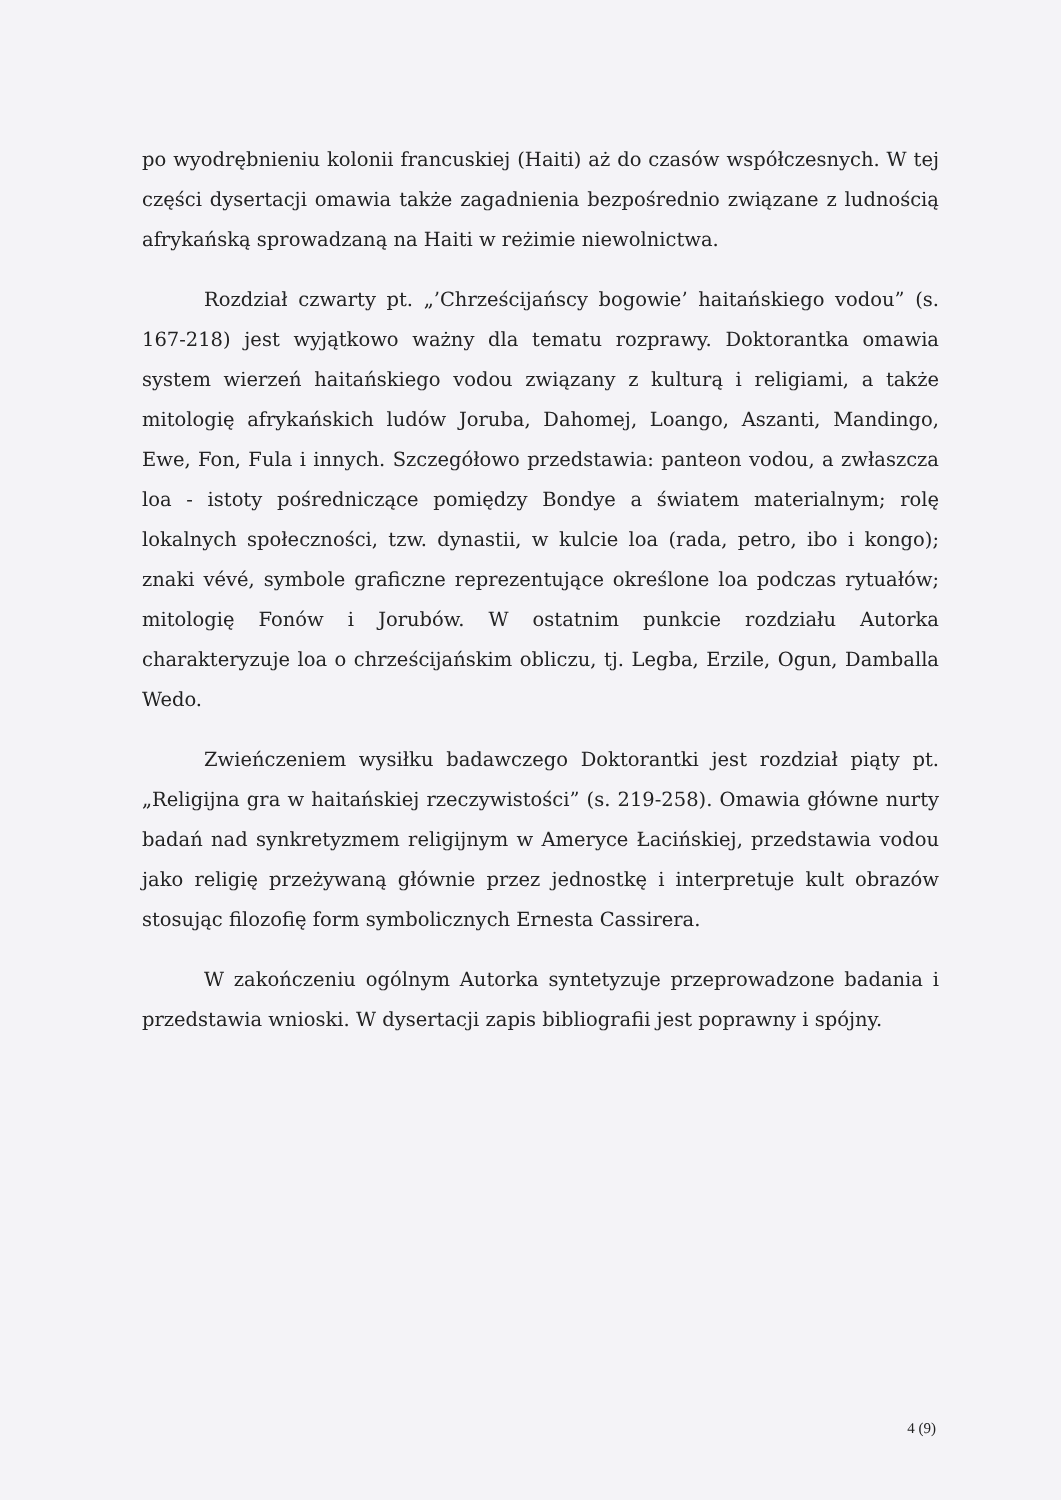po wyodrębnieniu kolonii francuskiej (Haiti) aż do czasów współczesnych. W tej części dysertacji omawia także zagadnienia bezpośrednio związane z ludnością afrykańską sprowadzaną na Haiti w reżimie niewolnictwa.
Rozdział czwarty pt. „’Chrześcijańscy bogowie’ haitańskiego vodou” (s. 167-218) jest wyjątkowo ważny dla tematu rozprawy. Doktorantka omawia system wierzeń haitańskiego vodou związany z kulturą i religiami, a także mitologię afrykańskich ludów Joruba, Dahomej, Loango, Aszanti, Mandingo, Ewe, Fon, Fula i innych. Szczegółowo przedstawia: panteon vodou, a zwłaszcza loa - istoty pośredniczące pomiędzy Bondye a światem materialnym; rolę lokalnych społeczności, tzw. dynastii, w kulcie loa (rada, petro, ibo i kongo); znaki vévé, symbole graficzne reprezentujące określone loa podczas rytuałów; mitologię Fonów i Jorubów. W ostatnim punkcie rozdziału Autorka charakteryzuje loa o chrześcijańskim obliczu, tj. Legba, Erzile, Ogun, Damballa Wedo.
Zwieńczeniem wysiłku badawczego Doktorantki jest rozdział piąty pt. „Religijna gra w haitańskiej rzeczywistości” (s. 219-258). Omawia główne nurty badań nad synkretyzmem religijnym w Ameryce Łacińskiej, przedstawia vodou jako religię przeżywaną głównie przez jednostkę i interpretuje kult obrazów stosując filozofię form symbolicznych Ernesta Cassirera.
W zakończeniu ogólnym Autorka syntetyzuje przeprowadzone badania i przedstawia wnioski. W dysertacji zapis bibliografii jest poprawny i spójny.
4 (9)